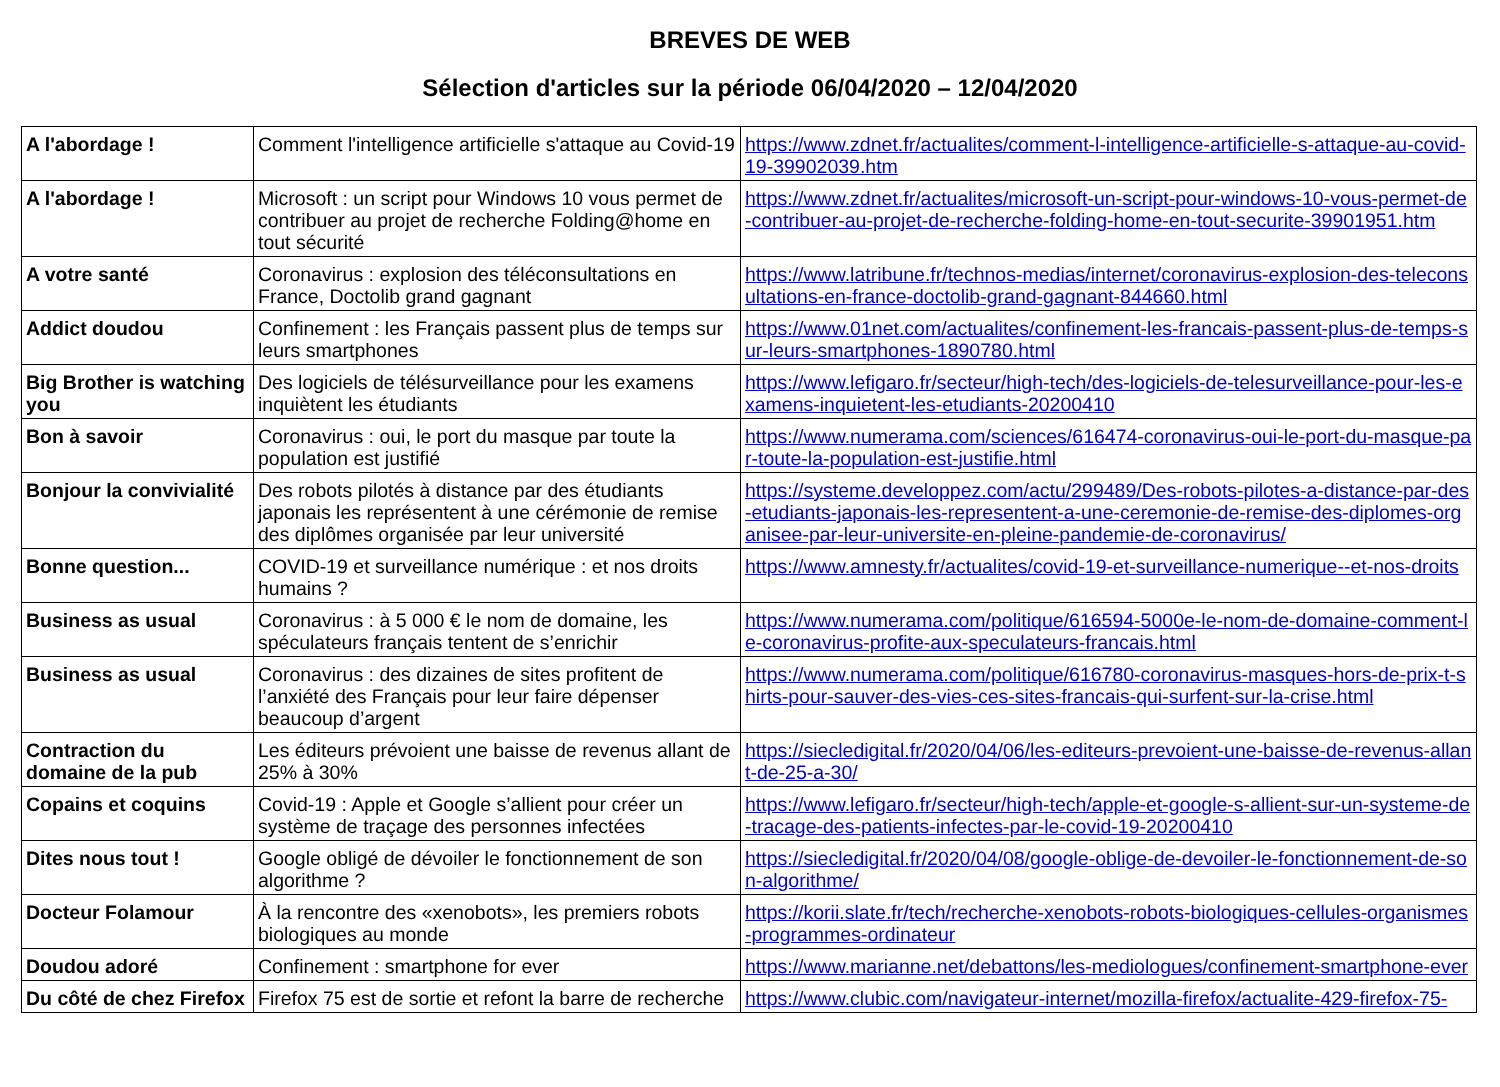BREVES DE WEB
Sélection d'articles sur la période 06/04/2020 – 12/04/2020
| A l'abordage ! | Comment l'intelligence artificielle s'attaque au Covid-19 | https://www.zdnet.fr/actualites/comment-l-intelligence-artificielle-s-attaque-au-covid-19-39902039.htm |
| A l'abordage ! | Microsoft : un script pour Windows 10 vous permet de contribuer au projet de recherche Folding@home en tout sécurité | https://www.zdnet.fr/actualites/microsoft-un-script-pour-windows-10-vous-permet-de-contribuer-au-projet-de-recherche-folding-home-en-tout-securite-39901951.htm |
| A votre santé | Coronavirus : explosion des téléconsultations en France, Doctolib grand gagnant | https://www.latribune.fr/technos-medias/internet/coronavirus-explosion-des-teleconsultations-en-france-doctolib-grand-gagnant-844660.html |
| Addict doudou | Confinement : les Français passent plus de temps sur leurs smartphones | https://www.01net.com/actualites/confinement-les-francais-passent-plus-de-temps-sur-leurs-smartphones-1890780.html |
| Big Brother is watching you | Des logiciels de télésurveillance pour les examens inquiètent les étudiants | https://www.lefigaro.fr/secteur/high-tech/des-logiciels-de-telesurveillance-pour-les-examens-inquietent-les-etudiants-20200410 |
| Bon à savoir | Coronavirus : oui, le port du masque par toute la population est justifié | https://www.numerama.com/sciences/616474-coronavirus-oui-le-port-du-masque-par-toute-la-population-est-justifie.html |
| Bonjour la convivialité | Des robots pilotés à distance par des étudiants japonais les représentent à une cérémonie de remise des diplômes organisée par leur université | https://systeme.developpez.com/actu/299489/Des-robots-pilotes-a-distance-par-des-etudiants-japonais-les-representent-a-une-ceremonie-de-remise-des-diplomes-organisee-par-leur-universite-en-pleine-pandemie-de-coronavirus/ |
| Bonne question... | COVID-19 et surveillance numérique : et nos droits humains ? | https://www.amnesty.fr/actualites/covid-19-et-surveillance-numerique--et-nos-droits |
| Business as usual | Coronavirus : à 5 000 € le nom de domaine, les spéculateurs français tentent de s’enrichir | https://www.numerama.com/politique/616594-5000e-le-nom-de-domaine-comment-le-coronavirus-profite-aux-speculateurs-francais.html |
| Business as usual | Coronavirus : des dizaines de sites profitent de l’anxiété des Français pour leur faire dépenser beaucoup d’argent | https://www.numerama.com/politique/616780-coronavirus-masques-hors-de-prix-t-shirts-pour-sauver-des-vies-ces-sites-francais-qui-surfent-sur-la-crise.html |
| Contraction du domaine de la pub | Les éditeurs prévoient une baisse de revenus allant de 25% à 30% | https://siecledigital.fr/2020/04/06/les-editeurs-prevoient-une-baisse-de-revenus-allant-de-25-a-30/ |
| Copains et coquins | Covid-19 : Apple et Google s’allient pour créer un système de traçage des personnes infectées | https://www.lefigaro.fr/secteur/high-tech/apple-et-google-s-allient-sur-un-systeme-de-tracage-des-patients-infectes-par-le-covid-19-20200410 |
| Dites nous tout ! | Google obligé de dévoiler le fonctionnement de son algorithme ? | https://siecledigital.fr/2020/04/08/google-oblige-de-devoiler-le-fonctionnement-de-son-algorithme/ |
| Docteur Folamour | À la rencontre des «xenobots», les premiers robots biologiques au monde | https://korii.slate.fr/tech/recherche-xenobots-robots-biologiques-cellules-organismes-programmes-ordinateur |
| Doudou adoré | Confinement : smartphone for ever | https://www.marianne.net/debattons/les-mediologues/confinement-smartphone-ever |
| Du côté de chez Firefox | Firefox 75 est de sortie et refont la barre de recherche | https://www.clubic.com/navigateur-internet/mozilla-firefox/actualite-429-firefox-75- |